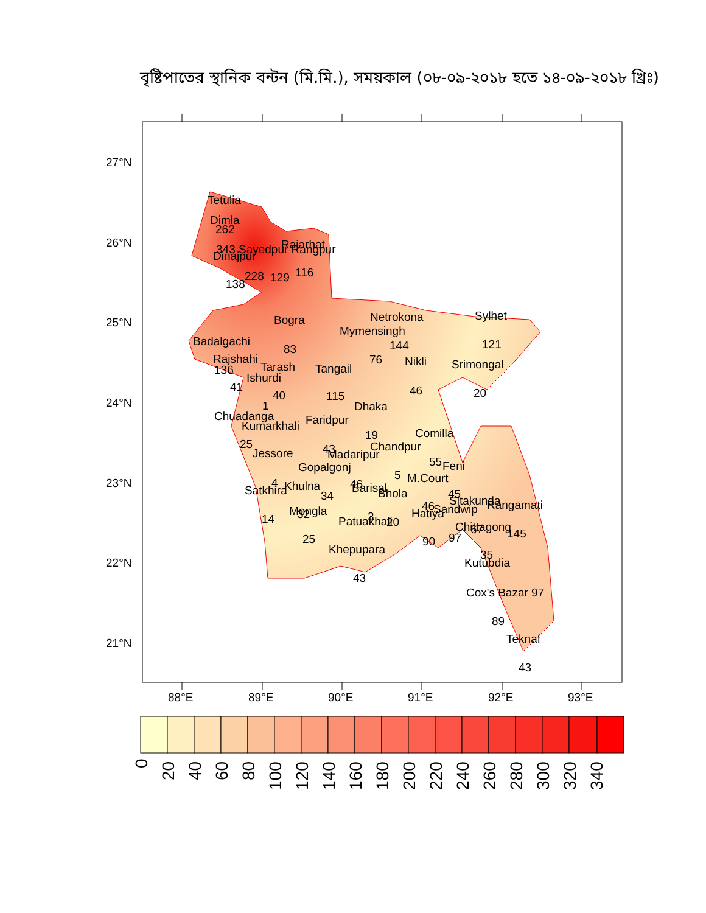বৃষ্টিপাতের স্থানিক বন্টন (মি.মি.), সময়কাল (০৮-০৯-২০১৮ হতে ১৪-০৯-২০১৮ খ্রিঃ)
27°N
26°N
25°N
24°N
23°N
22°N
21°N
Tetulia
Dimla
262
343 Sayedpur Rangpur
Rajarhat
Dinajpur
138
228
129
116
Bogra
Netrokona
Sylhet
Mymensingh
Badalgachi
83
144
121
Rajshahi
76
Nikli
136
Tarash
Tangail
Srimongal
Ishurdi
41
40
115
46
20
1
Dhaka
Chuadanga
Faridpur
Kumarkhali
19
Comilla
25
Chandpur
43
Jessore
Madaripur
55
Feni
Gopalgonj
5
M.Court
4
Khulna
46
Barisal
45
Satkhira
34
Bhola
Sitakunda
Rangamati
46
Sandwip
Mongla
32
Hatiya
3
14
Patuakhali
20
Chittagong
67
145
25
97
90
Khepupara
35
Kutubdia
43
Cox's Bazar 97
89
Teknaf
43
88°E
89°E
90°E
91°E
92°E
93°E
0
20
40
60
80
100
120
140
160
180
200
220
240
260
280
300
320
340